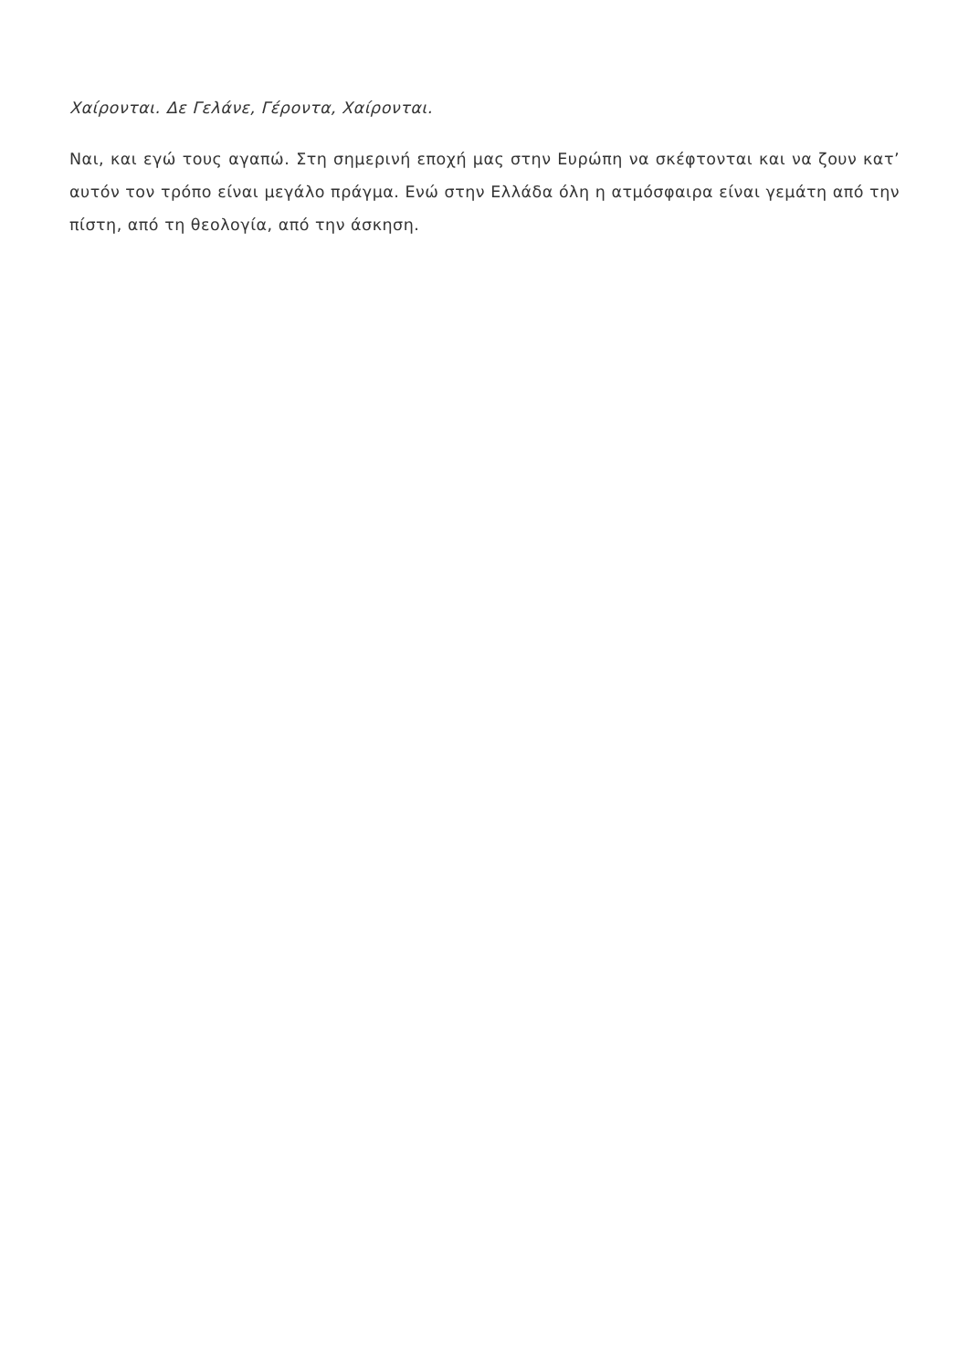Χαίρονται. Δε Γελάνε, Γέροντα, Χαίρονται.
Ναι, και εγώ τους αγαπώ. Στη σημερινή εποχή μας στην Ευρώπη να σκέφτονται και να ζουν κατ’ αυτόν τον τρόπο είναι μεγάλο πράγμα. Ενώ στην Ελλάδα όλη η ατμόσφαιρα είναι γεμάτη από την πίστη, από τη θεολογία, από την άσκηση.